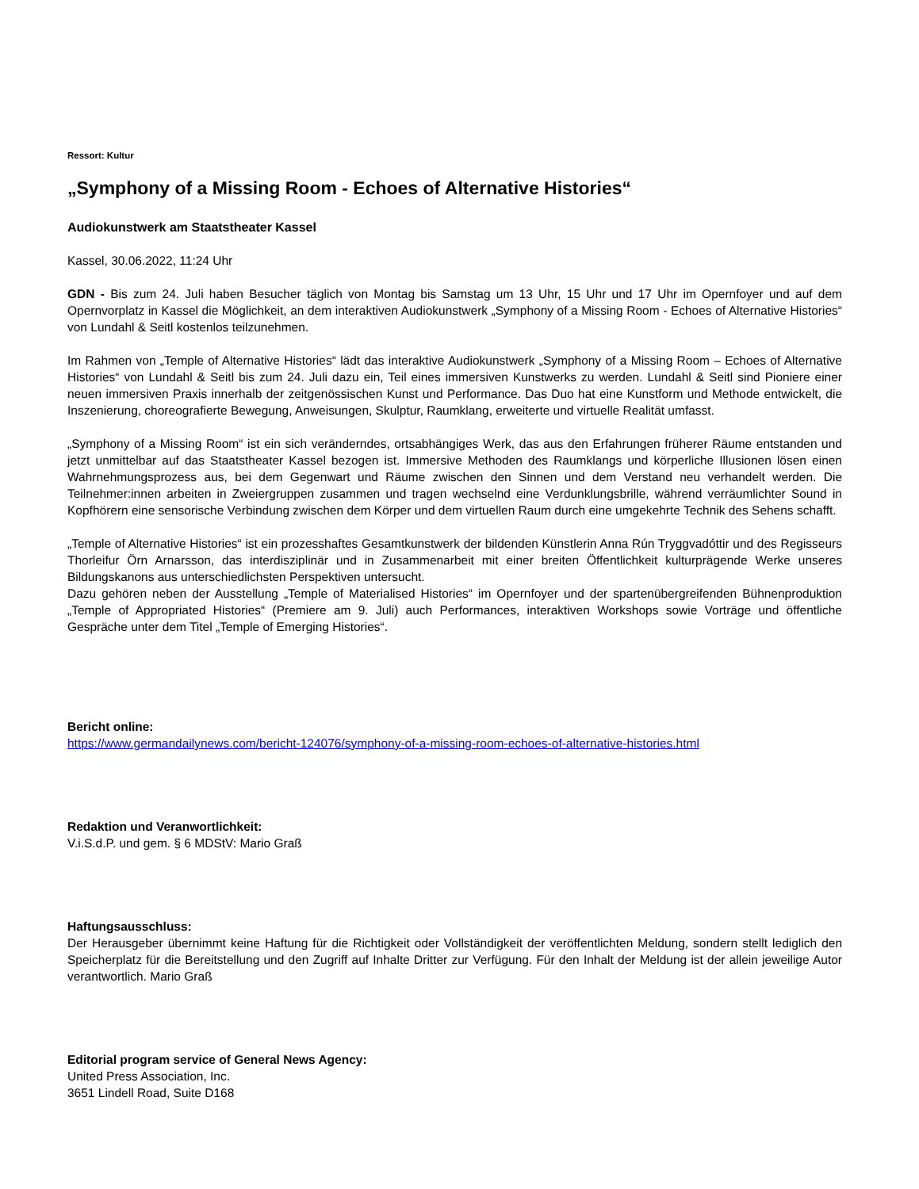Ressort: Kultur
„Symphony of a Missing Room - Echoes of Alternative Histories“
Audiokunstwerk am Staatstheater Kassel
Kassel, 30.06.2022, 11:24 Uhr
GDN - Bis zum 24. Juli haben Besucher täglich von Montag bis Samstag um 13 Uhr, 15 Uhr und 17 Uhr im Opernfoyer und auf dem Opernvorplatz in Kassel die Möglichkeit, an dem interaktiven Audiokunstwerk „Symphony of a Missing Room - Echoes of Alternative Histories“ von Lundahl & Seitl kostenlos teilzunehmen.
Im Rahmen von „Temple of Alternative Histories“ lädt das interaktive Audiokunstwerk „Symphony of a Missing Room – Echoes of Alternative Histories“ von Lundahl & Seitl bis zum 24. Juli dazu ein, Teil eines immersiven Kunstwerks zu werden. Lundahl & Seitl sind Pioniere einer neuen immersiven Praxis innerhalb der zeitgenössischen Kunst und Performance. Das Duo hat eine Kunstform und Methode entwickelt, die Inszenierung, choreografierte Bewegung, Anweisungen, Skulptur, Raumklang, erweiterte und virtuelle Realität umfasst.
„Symphony of a Missing Room“ ist ein sich veränderndes, ortsabhängiges Werk, das aus den Erfahrungen früherer Räume entstanden und jetzt unmittelbar auf das Staatstheater Kassel bezogen ist. Immersive Methoden des Raumklangs und körperliche Illusionen lösen einen Wahrnehmungsprozess aus, bei dem Gegenwart und Räume zwischen den Sinnen und dem Verstand neu verhandelt werden. Die Teilnehmer:innen arbeiten in Zweiergruppen zusammen und tragen wechselnd eine Verdunklungsbrille, während verräumlichter Sound in Kopfhörern eine sensorische Verbindung zwischen dem Körper und dem virtuellen Raum durch eine umgekehrte Technik des Sehens schafft.
„Temple of Alternative Histories“ ist ein prozesshaftes Gesamtkunstwerk der bildenden Künstlerin Anna Rún Tryggvadóttir und des Regisseurs Thorleifur Örn Arnarsson, das interdisziplinär und in Zusammenarbeit mit einer breiten Öffentlichkeit kulturprägende Werke unseres Bildungskanons aus unterschiedlichsten Perspektiven untersucht.
Dazu gehören neben der Ausstellung „Temple of Materialised Histories“ im Opernfoyer und der spartenübergreifenden Bühnenproduktion „Temple of Appropriated Histories“ (Premiere am 9. Juli) auch Performances, interaktiven Workshops sowie Vorträge und öffentliche Gespräche unter dem Titel „Temple of Emerging Histories“.
Bericht online:
https://www.germandailynews.com/bericht-124076/symphony-of-a-missing-room-echoes-of-alternative-histories.html
Redaktion und Veranwortlichkeit:
V.i.S.d.P. und gem. § 6 MDStV: Mario Graß
Haftungsausschluss:
Der Herausgeber übernimmt keine Haftung für die Richtigkeit oder Vollständigkeit der veröffentlichten Meldung, sondern stellt lediglich den Speicherplatz für die Bereitstellung und den Zugriff auf Inhalte Dritter zur Verfügung. Für den Inhalt der Meldung ist der allein jeweilige Autor verantwortlich. Mario Graß
Editorial program service of General News Agency:
United Press Association, Inc.
3651 Lindell Road, Suite D168